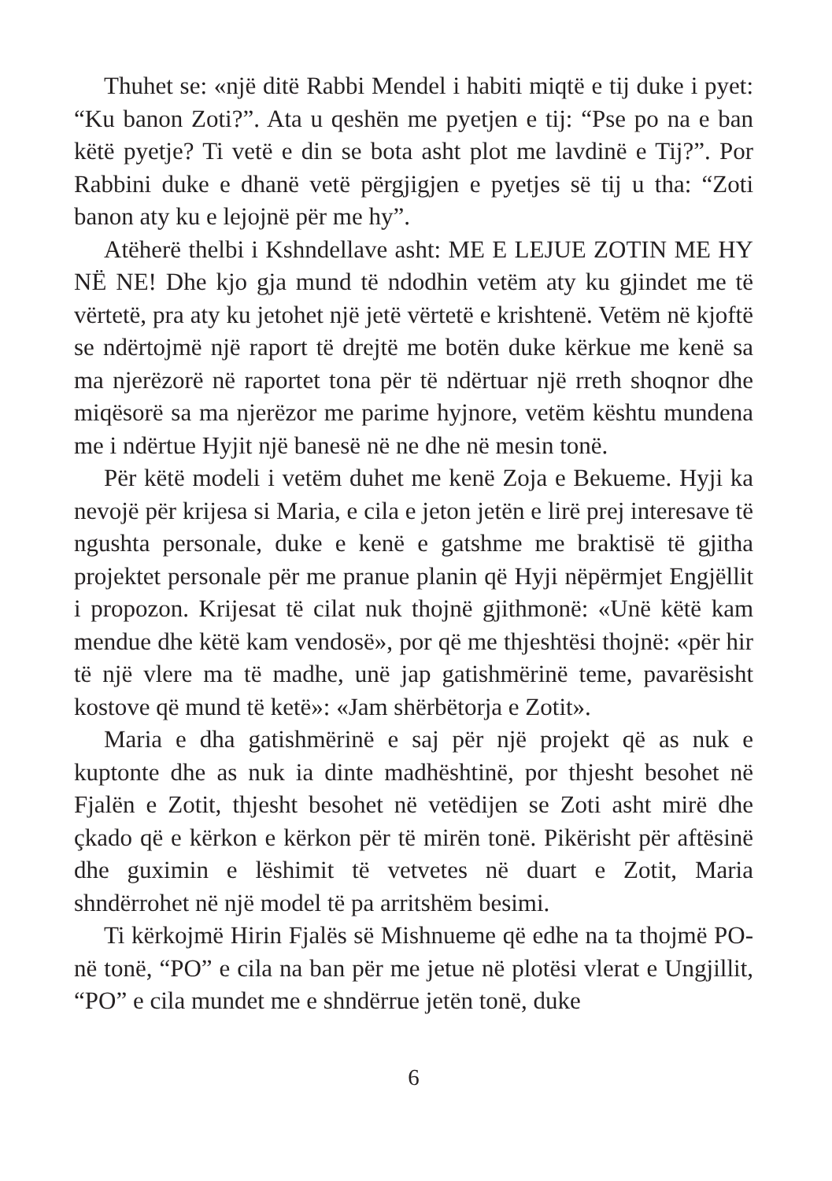Thuhet se: «një ditë Rabbi Mendel i habiti miqtë e tij duke i pyet: “Ku banon Zoti?”. Ata u qeshën me pyetjen e tij: “Pse po na e ban këtë pyetje? Ti vetë e din se bota asht plot me lavdinë e Tij?”. Por Rabbini duke e dhanë vetë përgjigjen e pyetjes së tij u tha: “Zoti banon aty ku e lejojnë për me hy”.
Atëherë thelbi i Kshndellave asht: ME E LEJUE ZOTIN ME HY NË NE! Dhe kjo gja mund të ndodhin vetëm aty ku gjindet me të vërtetë, pra aty ku jetohet një jetë vërtetë e krishtenë. Vetëm në kjoftë se ndërtojmë një raport të drejtë me botën duke kërkue me kenë sa ma njerëzorë në raportet tona për të ndërtuar një rreth shoqnor dhe miqësorë sa ma njerëzor me parime hyjnore, vetëm kështu mundena me i ndërtue Hyjit një banesë në ne dhe në mesin tonë.
Për këtë modeli i vetëm duhet me kenë Zoja e Bekueme. Hyji ka nevojë për krijesa si Maria, e cila e jeton jetën e lirë prej interesave të ngushta personale, duke e kenë e gatshme me braktisë të gjitha projektet personale për me pranue planin që Hyji nëpërmjet Engjëllit i propozon. Krijesat të cilat nuk thojnë gjithmonë: «Unë këtë kam mendue dhe këtë kam vendosë», por që me thjeshtësi thojnë: «për hir të një vlere ma të madhe, unë jap gatishmërinë teme, pavarësisht kostove që mund të ketë»: «Jam shërbëtorja e Zotit».
Maria e dha gatishmërinë e saj për një projekt që as nuk e kuptonte dhe as nuk ia dinte madhështinë, por thjesht besohet në Fjalën e Zotit, thjesht besohet në vetëdijen se Zoti asht mirë dhe çkado që e kërkon e kërkon për të mirën tonë. Pikërisht për aftësinë dhe guximin e lëshimit të vetvetes në duart e Zotit, Maria shndërrohet në një model të pa arritshëm besimi.
Ti kërkojmë Hirin Fjalës së Mishnueme që edhe na ta thojmë PO-në tonë, “PO” e cila na ban për me jetue në plotësi vlerat e Ungjillit, “PO” e cila mundet me e shndërrue jetën tonë, duke
6